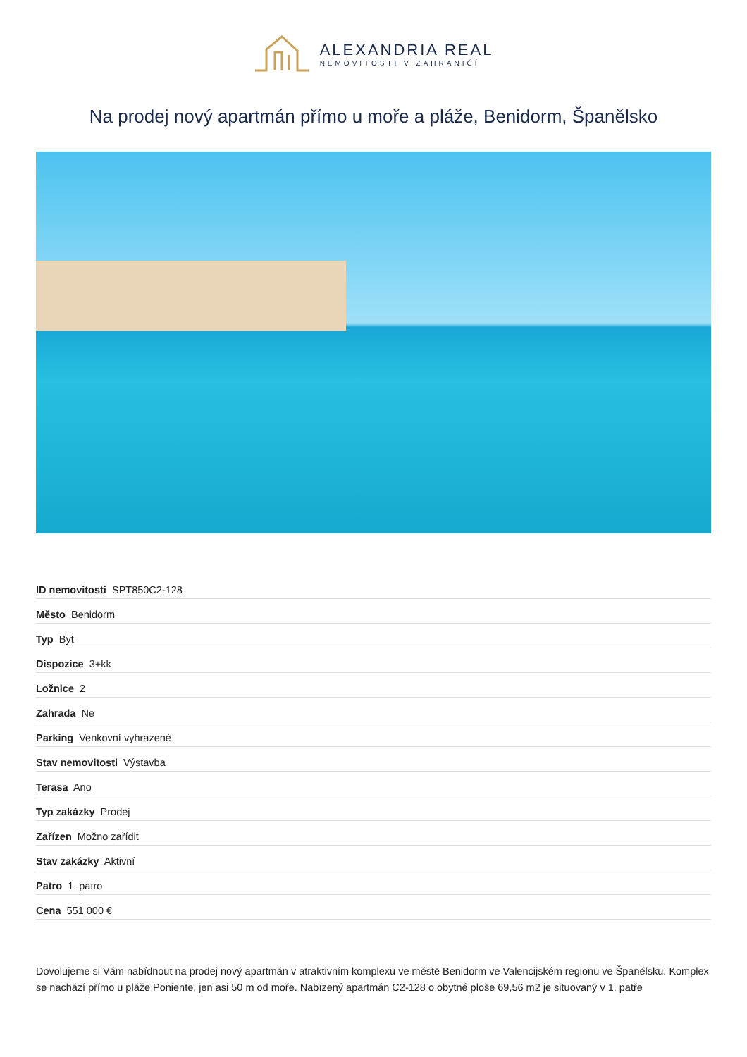ALEXANDRIA REAL
NEMOVITOSTI V ZAHRANIČÍ
Na prodej nový apartmán přímo u moře a pláže, Benidorm, Španělsko
| ID nemovitosti SPT850C2-128 |
| Město Benidorm |
| Typ Byt |
| Dispozice 3+kk |
| Ložnice 2 |
| Zahrada Ne |
| Parking Venkovní vyhrazené |
| Stav nemovitosti Výstavba |
| Terasa Ano |
| Typ zakázky Prodej |
| Zařízen Možno zařídit |
| Stav zakázky Aktivní |
| Patro 1. patro |
| Cena 551 000 € |
Dovolujeme si Vám nabídnout na prodej nový apartmán v atraktivním komplexu ve městě Benidorm ve Valencijském regionu ve Španělsku. Komplex se nachází přímo u pláže Poniente, jen asi 50 m od moře. Nabízený apartmán C2-128 o obytné ploše 69,56 m2 je situovaný v 1. patře